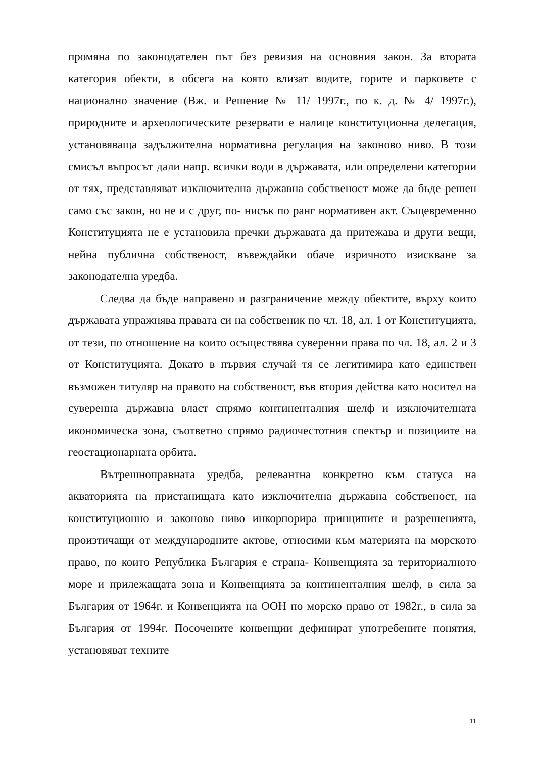промяна по законодателен път без ревизия на основния закон. За втората категория обекти, в обсега на която влизат водите, горите и парковете с национално значение (Вж. и Решение № 11/ 1997г., по к. д. № 4/ 1997г.), природните и археологическите резервати е налице конституционна делегация, установяваща задължителна нормативна регулация на законово ниво. В този смисъл въпросът дали напр. всички води в държавата, или определени категории от тях, представляват изключителна държавна собственост може да бъде решен само със закон, но не и с друг, по- нисък по ранг нормативен акт. Същевременно Конституцията не е установила пречки държавата да притежава и други вещи, нейна публична собственост, въвеждайки обаче изричното изискване за законодателна уредба.
Следва да бъде направено и разграничение между обектите, върху които държавата упражнява правата си на собственик по чл. 18, ал. 1 от Конституцията, от тези, по отношение на които осъществява суверенни права по чл. 18, ал. 2 и 3 от Конституцията. Докато в първия случай тя се легитимира като единствен възможен титуляр на правото на собственост, във втория действа като носител на суверенна държавна власт спрямо континенталния шелф и изключителната икономическа зона, съответно спрямо радиочестотния спектър и позициите на геостационарната орбита.
Вътрешноправната уредба, релевантна конкретно към статуса на акваторията на пристанищата като изключителна държавна собственост, на конституционно и законово ниво инкорпорира принципите и разрешенията, произтичащи от международните актове, относими към материята на морското право, по които Република България е страна- Конвенцията за териториалното море и прилежащата зона и Конвенцията за континенталния шелф, в сила за България от 1964г. и Конвенцията на ООН по морско право от 1982г., в сила за България от 1994г. Посочените конвенции дефинират употребените понятия, установяват техните
11